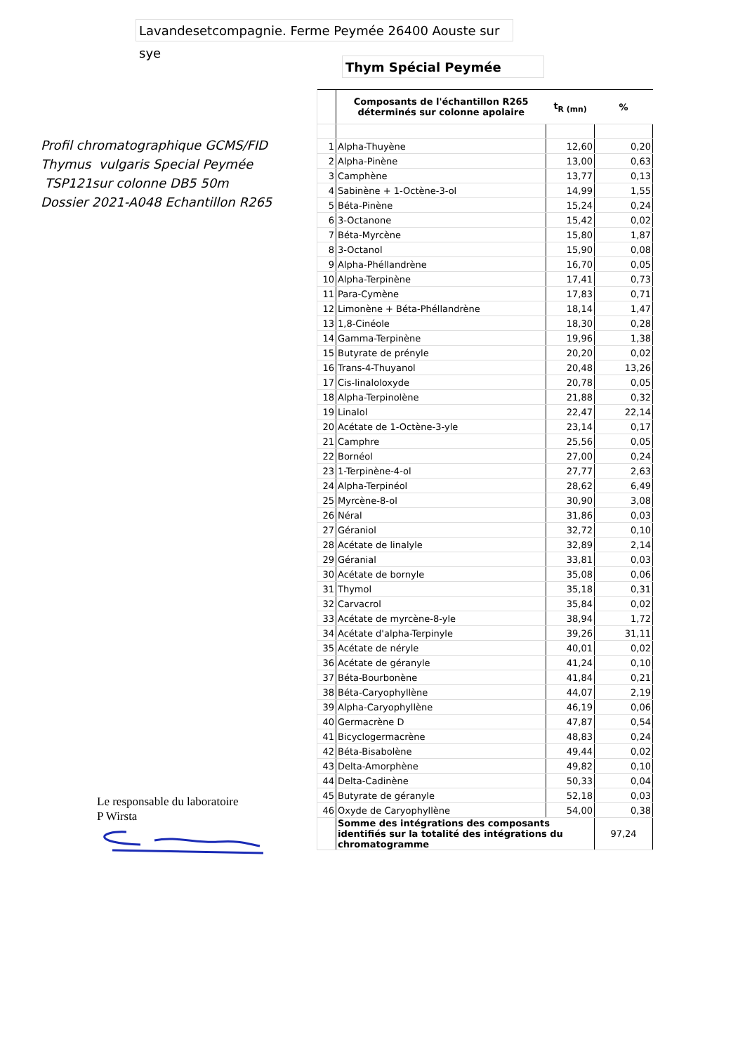Lavandesetcompagnie. Ferme Peymée 26400 Aouste sur sye
Thym Spécial Peymée
Profil chromatographique GCMS/FID
Thymus vulgaris Special Peymée
TSP121sur colonne DB5 50m
Dossier 2021-A048 Echantillon R265
| | Composants de l'échantillon R265 déterminés sur colonne apolaire | t<sub>R (mn)</sub> | % |
| 1 | Alpha-Thuyène | 12,60 | 0,20 |
| 2 | Alpha-Pinène | 13,00 | 0,63 |
| 3 | Camphène | 13,77 | 0,13 |
| 4 | Sabinène + 1-Octène-3-ol | 14,99 | 1,55 |
| 5 | Béta-Pinène | 15,24 | 0,24 |
| 6 | 3-Octanone | 15,42 | 0,02 |
| 7 | Béta-Myrcène | 15,80 | 1,87 |
| 8 | 3-Octanol | 15,90 | 0,08 |
| 9 | Alpha-Phéllandrène | 16,70 | 0,05 |
| 10 | Alpha-Terpinène | 17,41 | 0,73 |
| 11 | Para-Cymène | 17,83 | 0,71 |
| 12 | Limonène + Béta-Phéllandrène | 18,14 | 1,47 |
| 13 | 1,8-Cinéole | 18,30 | 0,28 |
| 14 | Gamma-Terpinène | 19,96 | 1,38 |
| 15 | Butyrate de prényle | 20,20 | 0,02 |
| 16 | Trans-4-Thuyanol | 20,48 | 13,26 |
| 17 | Cis-linaloloxyde | 20,78 | 0,05 |
| 18 | Alpha-Terpinolène | 21,88 | 0,32 |
| 19 | Linalol | 22,47 | 22,14 |
| 20 | Acétate de 1-Octène-3-yle | 23,14 | 0,17 |
| 21 | Camphre | 25,56 | 0,05 |
| 22 | Bornéol | 27,00 | 0,24 |
| 23 | 1-Terpinène-4-ol | 27,77 | 2,63 |
| 24 | Alpha-Terpinéol | 28,62 | 6,49 |
| 25 | Myrcène-8-ol | 30,90 | 3,08 |
| 26 | Néral | 31,86 | 0,03 |
| 27 | Géraniol | 32,72 | 0,10 |
| 28 | Acétate de linalyle | 32,89 | 2,14 |
| 29 | Géranial | 33,81 | 0,03 |
| 30 | Acétate de bornyle | 35,08 | 0,06 |
| 31 | Thymol | 35,18 | 0,31 |
| 32 | Carvacrol | 35,84 | 0,02 |
| 33 | Acétate de myrcène-8-yle | 38,94 | 1,72 |
| 34 | Acétate d'alpha-Terpinyle | 39,26 | 31,11 |
| 35 | Acétate de néryle | 40,01 | 0,02 |
| 36 | Acétate de géranyle | 41,24 | 0,10 |
| 37 | Béta-Bourbonène | 41,84 | 0,21 |
| 38 | Béta-Caryophyllène | 44,07 | 2,19 |
| 39 | Alpha-Caryophyllène | 46,19 | 0,06 |
| 40 | Germacrène D | 47,87 | 0,54 |
| 41 | Bicyclogermacrène | 48,83 | 0,24 |
| 42 | Béta-Bisabolène | 49,44 | 0,02 |
| 43 | Delta-Amorphène | 49,82 | 0,10 |
| 44 | Delta-Cadinène | 50,33 | 0,04 |
| 45 | Butyrate de géranyle | 52,18 | 0,03 |
| 46 | Oxyde de Caryophyllène | 54,00 | 0,38 |
| | Somme des intégrations des composants identifiés sur la totalité des intégrations du chromatogramme | | 97,24 |
Le responsable du laboratoire
P Wirsta